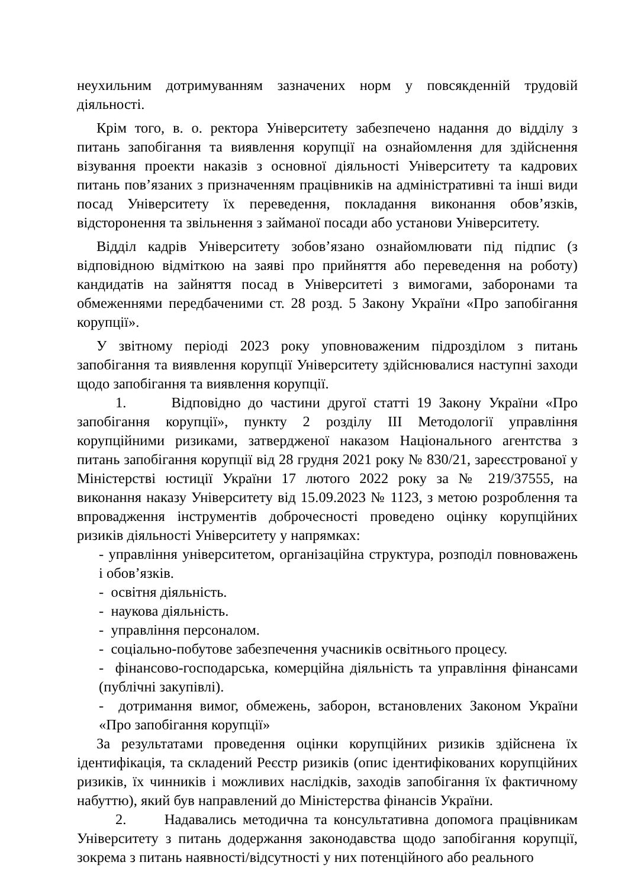неухильним дотримуванням зазначених норм у повсякденній трудовій діяльності.
Крім того, в. о. ректора Університету забезпечено надання до відділу з питань запобігання та виявлення корупції на ознайомлення для здійснення візування проекти наказів з основної діяльності Університету та кадрових питань пов’язаних з призначенням працівників на адміністративні та інші види посад Університету їх переведення, покладання виконання обов’язків, відсторонення та звільнення з займаної посади або установи Університету.
Відділ кадрів Університету зобов’язано ознайомлювати під підпис (з відповідною відміткою на заяві про прийняття або переведення на роботу) кандидатів на зайняття посад в Університеті з вимогами, заборонами та обмеженнями передбаченими ст. 28 розд. 5 Закону України «Про запобігання корупції».
У звітному періоді 2023 року уповноваженим підрозділом з питань запобігання та виявлення корупції Університету здійснювалися наступні заходи щодо запобігання та виявлення корупції.
1. Відповідно до частини другої статті 19 Закону України «Про запобігання корупції», пункту 2 розділу III Методології управління корупційними ризиками, затвердженої наказом Національного агентства з питань запобігання корупції від 28 грудня 2021 року № 830/21, зареєстрованої у Міністерстві юстиції України 17 лютого 2022 року за № 219/37555, на виконання наказу Університету від 15.09.2023 № 1123, з метою розроблення та впровадження інструментів доброчесності проведено оцінку корупційних ризиків діяльності Університету у напрямках:
- управління університетом, організаційна структура, розподіл повноважень і обов’язків.
- освітня діяльність.
- наукова діяльність.
- управління персоналом.
- соціально-побутове забезпечення учасників освітнього процесу.
- фінансово-господарська, комерційна діяльність та управління фінансами (публічні закупівлі).
- дотримання вимог, обмежень, заборон, встановлених Законом України «Про запобігання корупції»
За результатами проведення оцінки корупційних ризиків здійснена їх ідентифікація, та складений Реєстр ризиків (опис ідентифікованих корупційних ризиків, їх чинників і можливих наслідків, заходів запобігання їх фактичному набуттю), який був направлений до Міністерства фінансів України.
2. Надавались методична та консультативна допомога працівникам Університету з питань додержання законодавства щодо запобігання корупції, зокрема з питань наявності/відсутності у них потенційного або реального